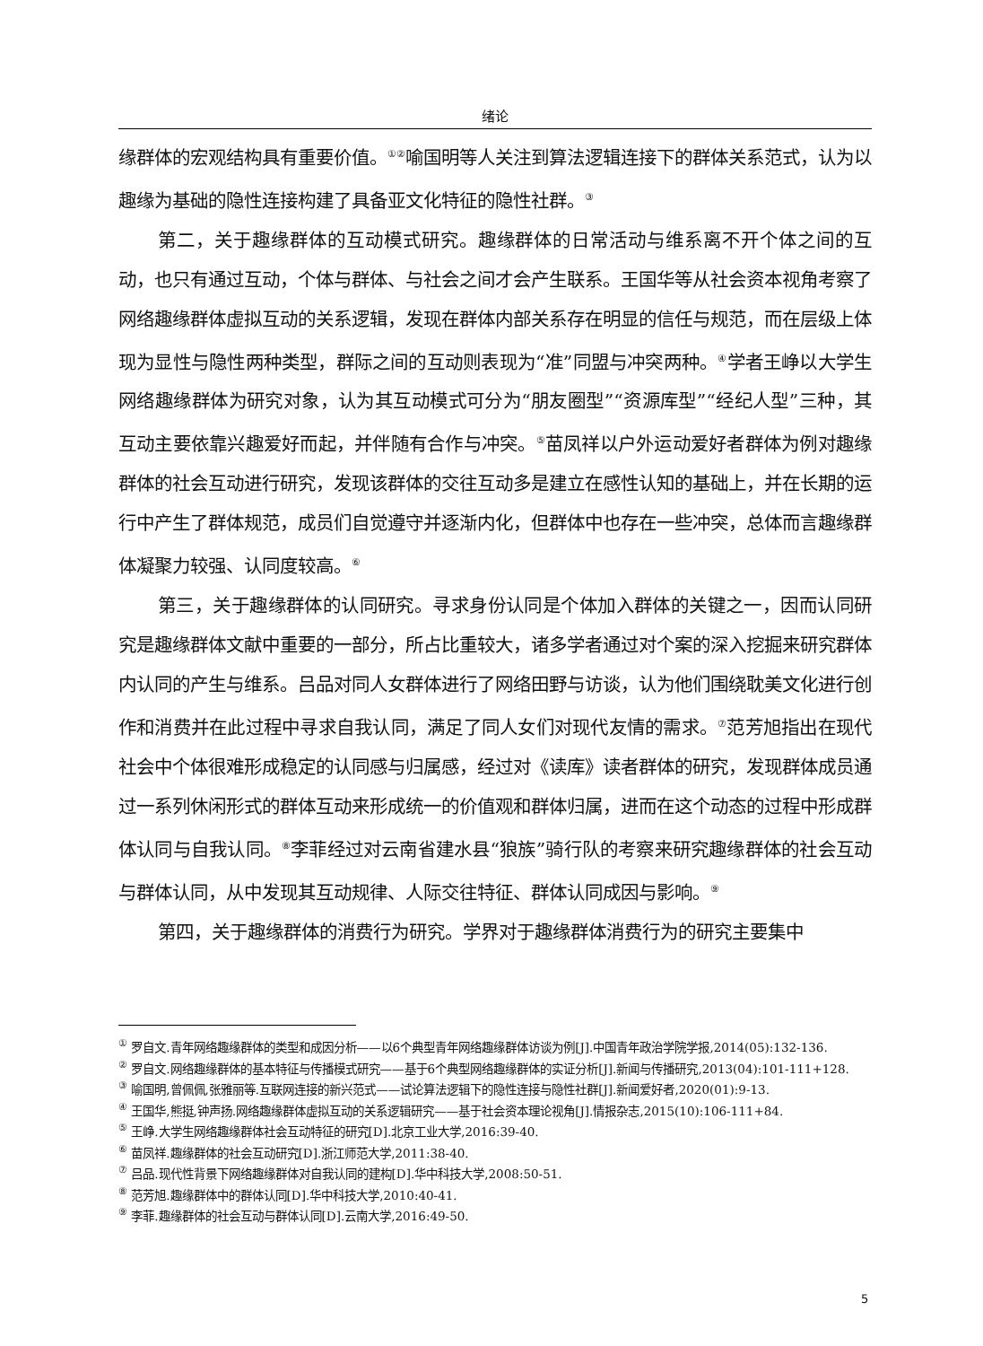绪论
缘群体的宏观结构具有重要价值。<sup>①②</sup>喻国明等人关注到算法逻辑连接下的群体关系范式，认为以趣缘为基础的隐性连接构建了具备亚文化特征的隐性社群。<sup>③</sup>
第二，关于趣缘群体的互动模式研究。趣缘群体的日常活动与维系离不开个体之间的互动，也只有通过互动，个体与群体、与社会之间才会产生联系。王国华等从社会资本视角考察了网络趣缘群体虚拟互动的关系逻辑，发现在群体内部关系存在明显的信任与规范，而在层级上体现为显性与隐性两种类型，群际之间的互动则表现为“准”同盟与冲突两种。<sup>④</sup>学者王峥以大学生网络趣缘群体为研究对象，认为其互动模式可分为“朋友圈型”“资源库型”“经纪人型”三种，其互动主要依靠兴趣爱好而起，并伴随有合作与冲突。<sup>⑤</sup>苗凤祥以户外运动爱好者群体为例对趣缘群体的社会互动进行研究，发现该群体的交往互动多是建立在感性认知的基础上，并在长期的运行中产生了群体规范，成员们自觉遵守并逐渐内化，但群体中也存在一些冲突，总体而言趣缘群体凝聚力较强、认同度较高。<sup>⑥</sup>
第三，关于趣缘群体的认同研究。寻求身份认同是个体加入群体的关键之一，因而认同研究是趣缘群体文献中重要的一部分，所占比重较大，诸多学者通过对个案的深入挖掘来研究群体内认同的产生与维系。吕品对同人女群体进行了网络田野与访谈，认为他们围绕耽美文化进行创作和消费并在此过程中寻求自我认同，满足了同人女们对现代友情的需求。<sup>⑦</sup>范芳旭指出在现代社会中个体很难形成稳定的认同感与归属感，经过对《读库》读者群体的研究，发现群体成员通过一系列休闲形式的群体互动来形成统一的价值观和群体归属，进而在这个动态的过程中形成群体认同与自我认同。<sup>⑧</sup>李菲经过对云南省建水县“狼族”骑行队的考察来研究趣缘群体的社会互动与群体认同，从中发现其互动规律、人际交往特征、群体认同成因与影响。<sup>⑨</sup>
第四，关于趣缘群体的消费行为研究。学界对于趣缘群体消费行为的研究主要集中
<sup>①</sup> 罗自文.青年网络趣缘群体的类型和成因分析——以6个典型青年网络趣缘群体访谈为例[J].中国青年政治学院学报,2014(05):132-136.
<sup>②</sup> 罗自文.网络趣缘群体的基本特征与传播模式研究——基于6个典型网络趣缘群体的实证分析[J].新闻与传播研究,2013(04):101-111+128.
<sup>③</sup> 喻国明,曾佩佩,张雅丽等.互联网连接的新兴范式——试论算法逻辑下的隐性连接与隐性社群[J].新闻爱好者,2020(01):9-13.
<sup>④</sup> 王国华,熊挺,钟声扬.网络趣缘群体虚拟互动的关系逻辑研究——基于社会资本理论视角[J].情报杂志,2015(10):106-111+84.
<sup>⑤</sup> 王峥.大学生网络趣缘群体社会互动特征的研究[D].北京工业大学,2016:39-40.
<sup>⑥</sup> 苗凤祥.趣缘群体的社会互动研究[D].浙江师范大学,2011:38-40.
<sup>⑦</sup> 吕品.现代性背景下网络趣缘群体对自我认同的建构[D].华中科技大学,2008:50-51.
<sup>⑧</sup> 范芳旭.趣缘群体中的群体认同[D].华中科技大学,2010:40-41.
<sup>⑨</sup> 李菲.趣缘群体的社会互动与群体认同[D].云南大学,2016:49-50.
5